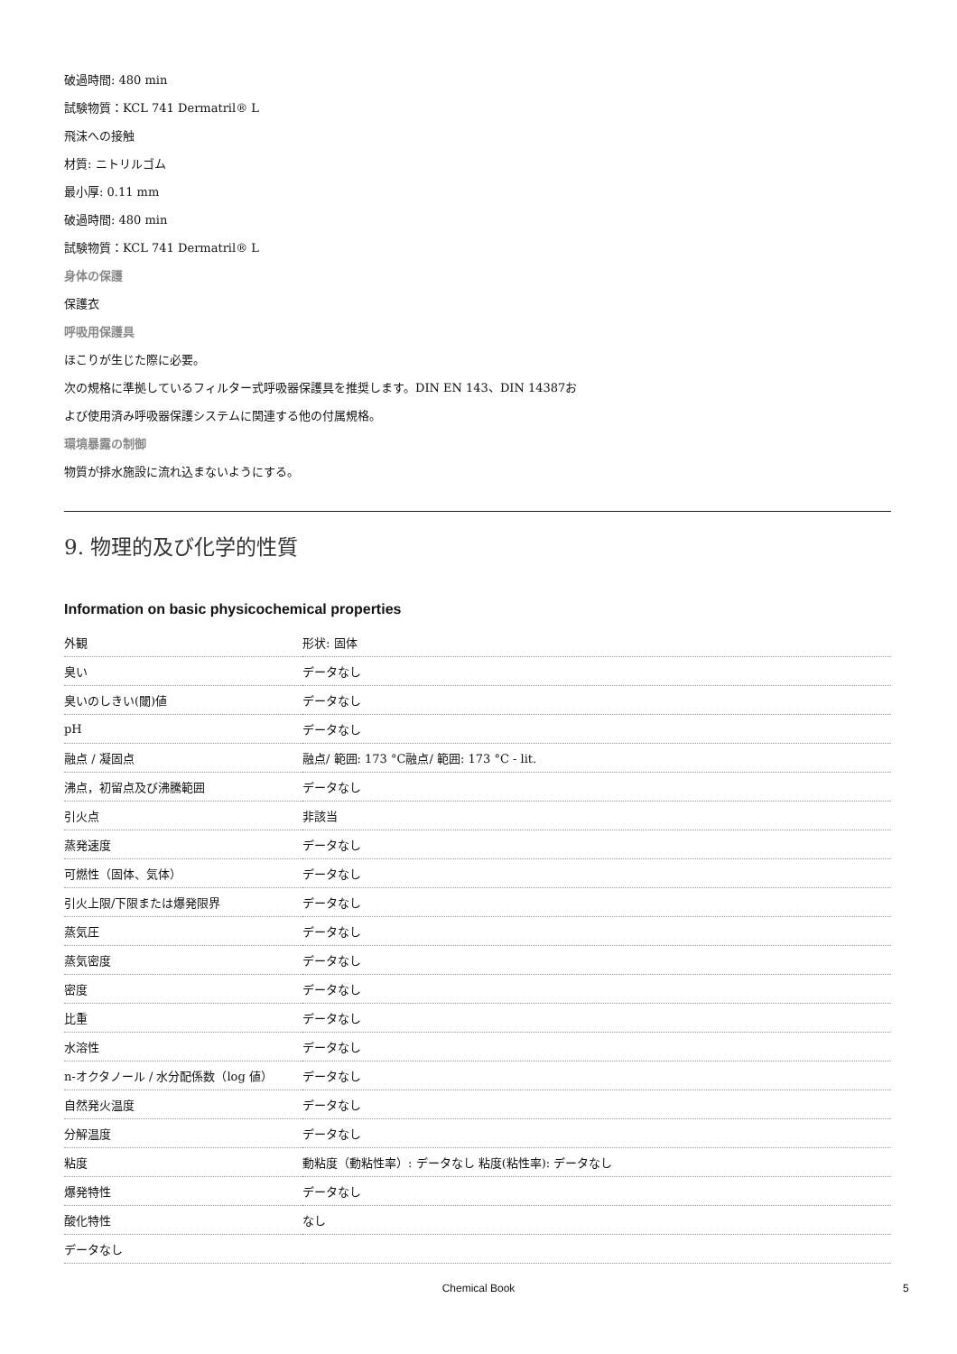破過時間: 480 min
試験物質：KCL 741 Dermatril® L
飛沫への接触
材質: ニトリルゴム
最小厚: 0.11 mm
破過時間: 480 min
試験物質：KCL 741 Dermatril® L
身体の保護
保護衣
呼吸用保護具
ほこりが生じた際に必要。
次の規格に準拠しているフィルター式呼吸器保護具を推奨します。DIN EN 143、DIN 14387お
よび使用済み呼吸器保護システムに関連する他の付属規格。
環境暴露の制御
物質が排水施設に流れ込まないようにする。
9. 物理的及び化学的性質
Information on basic physicochemical properties
| 外観 | 形状: 固体 |
| 臭い | データなし |
| 臭いのしきい(閾)値 | データなし |
| pH | データなし |
| 融点 / 凝固点 | 融点/ 範囲: 173 °C融点/ 範囲: 173 °C - lit. |
| 沸点，初留点及び沸騰範囲 | データなし |
| 引火点 | 非該当 |
| 蒸発速度 | データなし |
| 可燃性（固体、気体） | データなし |
| 引火上限/下限または爆発限界 | データなし |
| 蒸気圧 | データなし |
| 蒸気密度 | データなし |
| 密度 | データなし |
| 比重 | データなし |
| 水溶性 | データなし |
| n-オクタノール / 水分配係数（log 値） | データなし |
| 自然発火温度 | データなし |
| 分解温度 | データなし |
| 粘度 | 動粘度（動粘性率）: データなし 粘度(粘性率): データなし |
| 爆発特性 | データなし |
| 酸化特性 | なし |
| データなし | |
Chemical Book 5